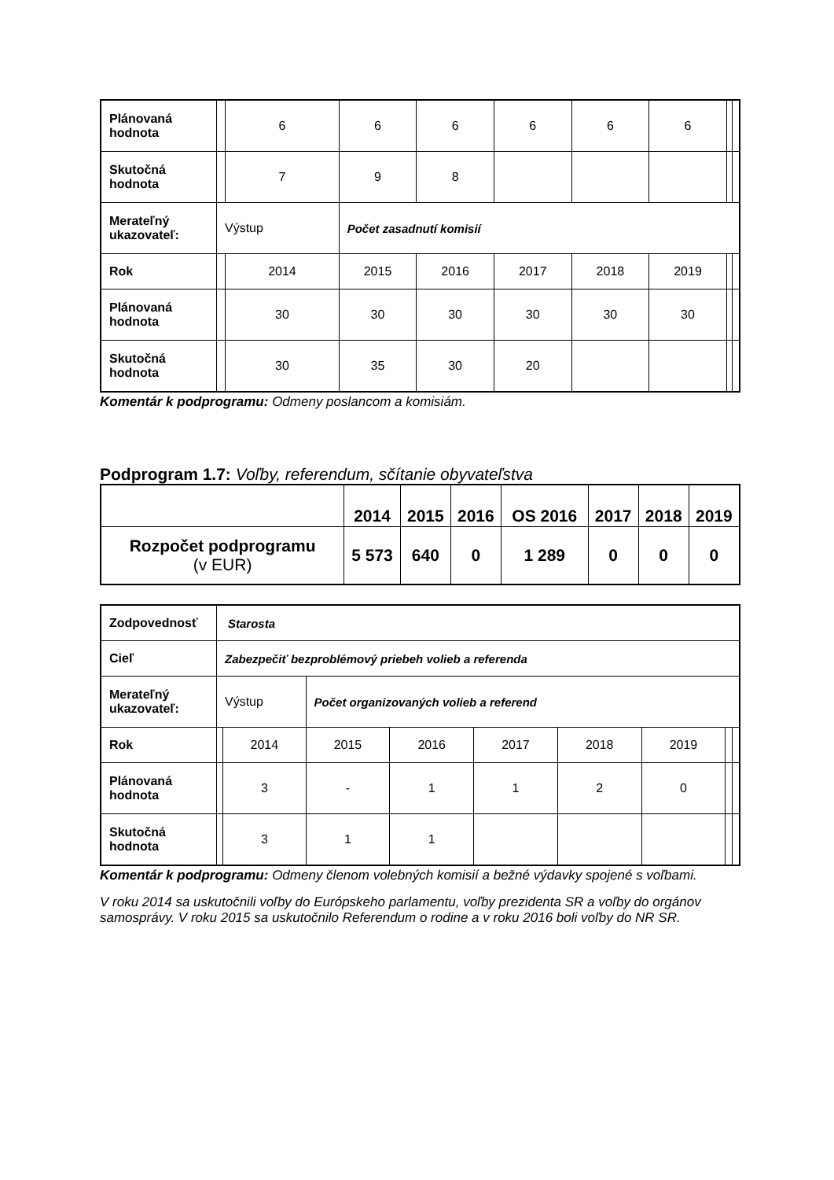| Plánovaná hodnota | | 6 | 6 | 6 | 6 | 6 | 6 | | |
| Skutočná hodnota | | 7 | 9 | 8 | | | | | |
| Merateľný ukazovateľ: | Výstup | | Počet zasadnutí komisií | | | | | | |
| Rok | | 2014 | 2015 | 2016 | 2017 | 2018 | 2019 | | |
| Plánovaná hodnota | | 30 | 30 | 30 | 30 | 30 | 30 | | |
| Skutočná hodnota | | 30 | 35 | 30 | 20 | | | | |
Komentár k podprogramu: Odmeny poslancom a komisiám.
Podprogram 1.7: Voľby, referendum, sčítanie obyvateľstva
| | 2014 | 2015 | 2016 | OS 2016 | 2017 | 2018 | 2019 |
| --- | --- | --- | --- | --- | --- | --- | --- |
| Rozpočet podprogramu (v EUR) | 5 573 | 640 | 0 | 1 289 | 0 | 0 | 0 |
| Zodpovednosť | Starosta | | | | | | | | |
| Cieľ | Zabezpečiť bezproblémový priebeh volieb a referenda | | | | | | | | |
| Merateľný ukazovateľ: | Výstup | | Počet organizovaných volieb a referend | | | | | | |
| Rok | | 2014 | 2015 | 2016 | 2017 | 2018 | 2019 | | |
| Plánovaná hodnota | | 3 | - | 1 | 1 | 2 | 0 | | |
| Skutočná hodnota | | 3 | 1 | 1 | | | | | |
Komentár k podprogramu: Odmeny členom volebných komisií a bežné výdavky spojené s voľbami.
V roku 2014 sa uskutočnili voľby do Európskeho parlamentu, voľby prezidenta SR a voľby do orgánov samosprávy. V roku 2015 sa uskutočnilo Referendum o rodine a v roku 2016 boli voľby do NR SR.